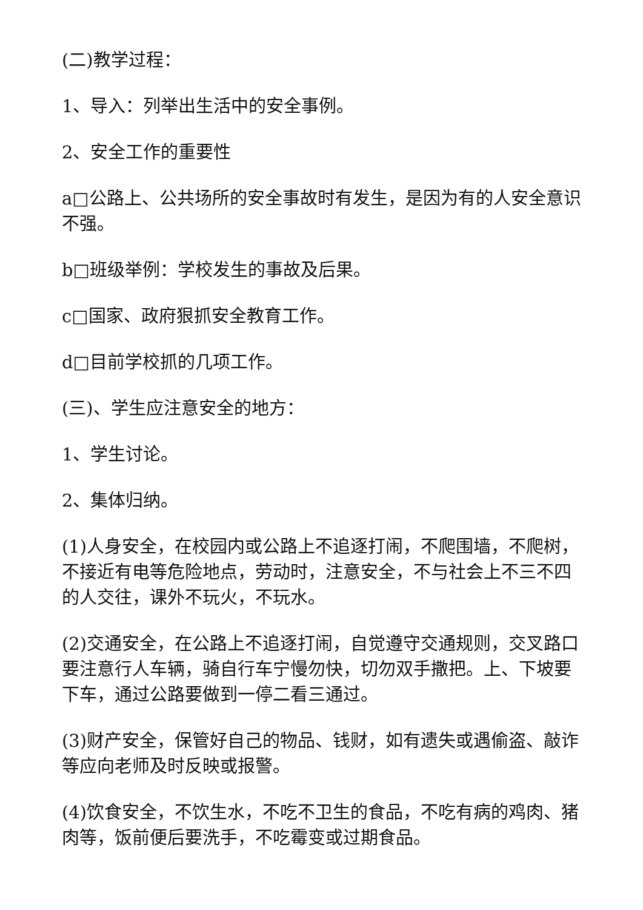(二)教学过程：
1、导入：列举出生活中的安全事例。
2、安全工作的重要性
a□公路上、公共场所的安全事故时有发生，是因为有的人安全意识不强。
b□班级举例：学校发生的事故及后果。
c□国家、政府狠抓安全教育工作。
d□目前学校抓的几项工作。
(三)、学生应注意安全的地方：
1、学生讨论。
2、集体归纳。
(1)人身安全，在校园内或公路上不追逐打闹，不爬围墙，不爬树，不接近有电等危险地点，劳动时，注意安全，不与社会上不三不四的人交往，课外不玩火，不玩水。
(2)交通安全，在公路上不追逐打闹，自觉遵守交通规则，交叉路口要注意行人车辆，骑自行车宁慢勿快，切勿双手撒把。上、下坡要下车，通过公路要做到一停二看三通过。
(3)财产安全，保管好自己的物品、钱财，如有遗失或遇偷盗、敲诈等应向老师及时反映或报警。
(4)饮食安全，不饮生水，不吃不卫生的食品，不吃有病的鸡肉、猪肉等，饭前便后要洗手，不吃霉变或过期食品。